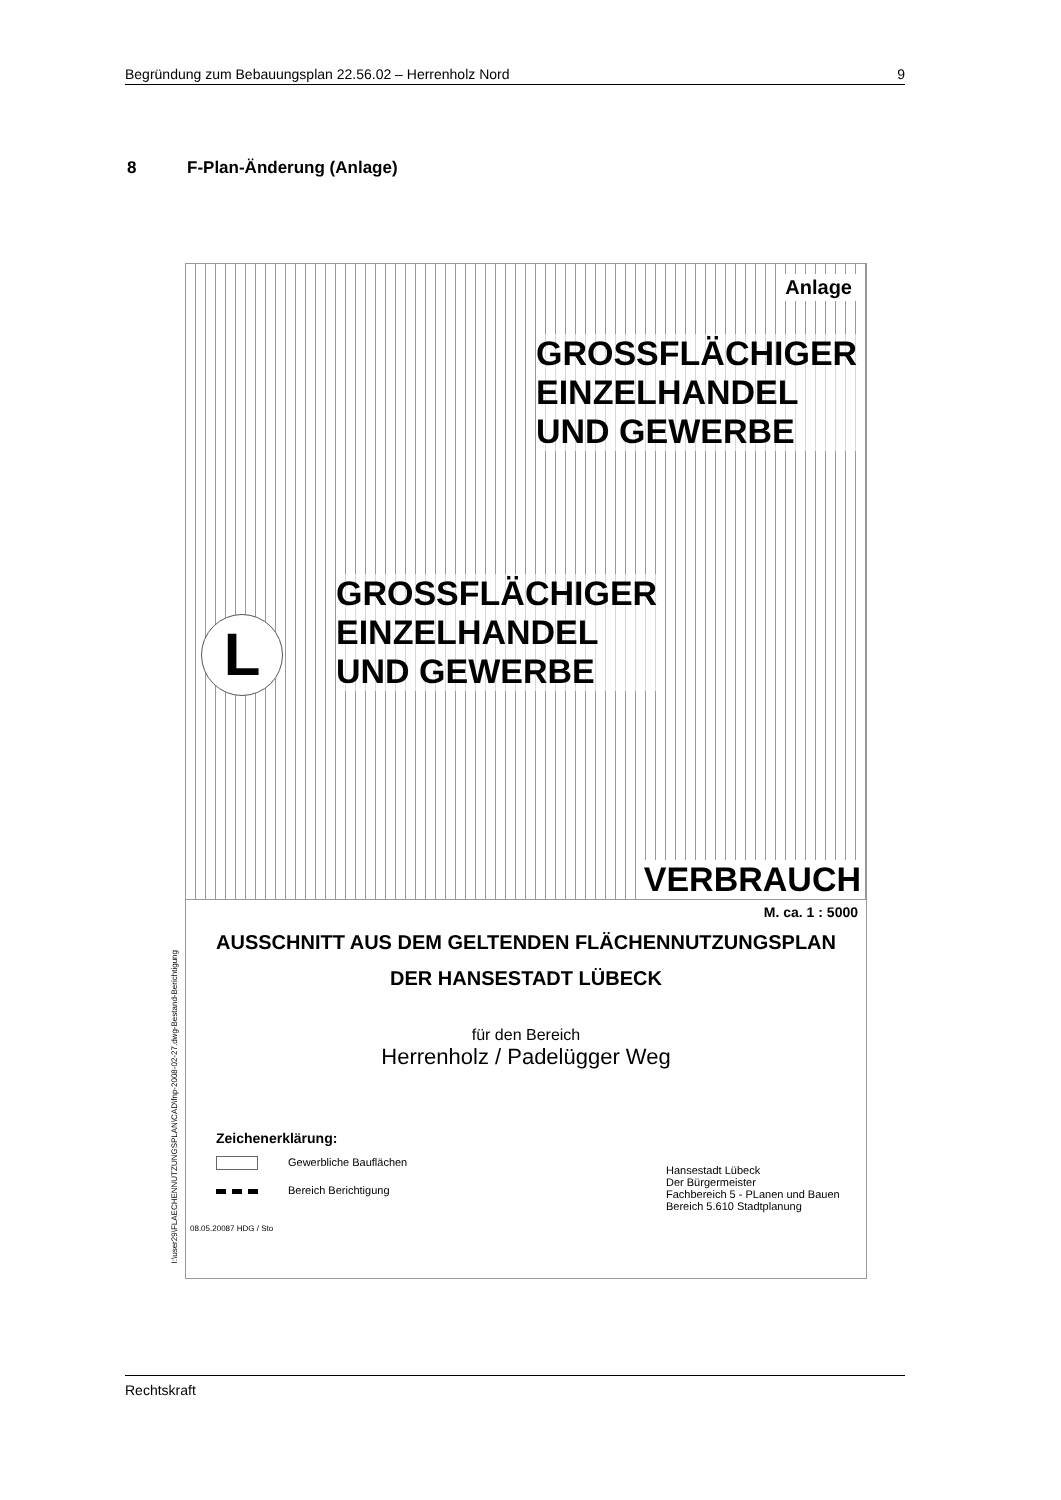Begründung zum Bebauungsplan 22.56.02 – Herrenholz Nord 9
8 F-Plan-Änderung (Anlage)
I:\user29\FLAECHENNUTZUNGSPLAN\CAD\fnp-2008-02-27.dwg-Bestand-Berichtigung
Anlage
GROSSFLÄCHIGER
EINZELHANDEL
UND GEWERBE
GROSSFLÄCHIGER
EINZELHANDEL
UND GEWERBE
L
VERBRAUCH
M. ca. 1 : 5000
AUSSCHNITT AUS DEM GELTENDEN FLÄCHENNUTZUNGSPLAN
DER HANSESTADT LÜBECK
für den Bereich
Herrenholz / Padelügger Weg
Zeichenerklärung:
Gewerbliche Bauflächen
Bereich Berichtigung
Hansestadt Lübeck
Der Bürgermeister
Fachbereich 5 - PLanen und Bauen
Bereich 5.610 Stadtplanung
08.05.20087 HDG / Sto
Rechtskraft